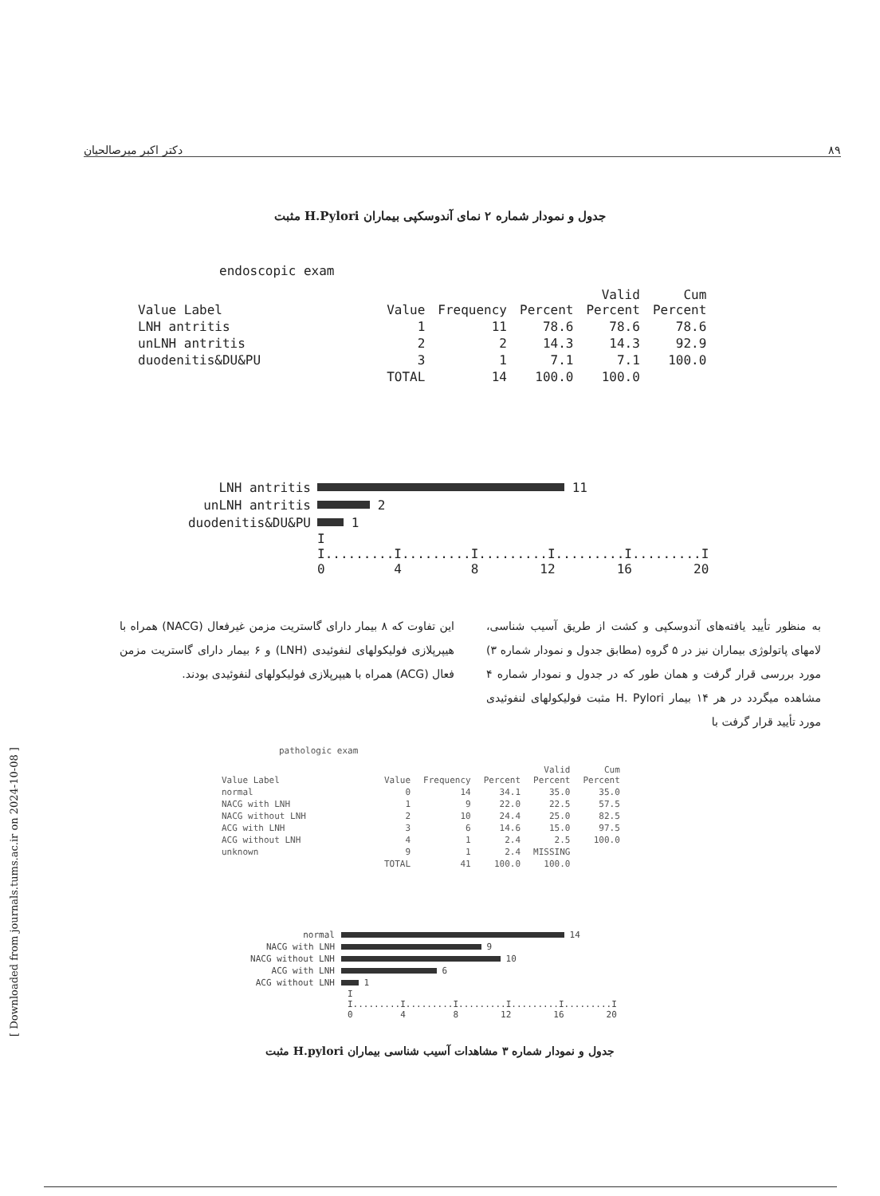۸۹ دکتر اکبر میرصالحیان
جدول و نمودار شماره ۲ نمای آندوسکپی بیماران H.Pylori مثبت
endoscopic exam
| Value Label | Value | Frequency | Percent | Valid Percent | Cum Percent |
| --- | --- | --- | --- | --- | --- |
| LNH antritis | 1 | 11 | 78.6 | 78.6 | 78.6 |
| unLNH antritis | 2 | 2 | 14.3 | 14.3 | 92.9 |
| duodenitis&DU&PU | 3 | 1 | 7.1 | 7.1 | 100.0 |
| | TOTAL | 14 | 100.0 | 100.0 | |
LNH antritis 11
unLNH antritis 2
duodenitis&DU&PU 1
I
I.........I.........I.........I.........I.........I
0 4 8 12 16 20
به منظور تأیید یافته‌های آندوسکپی و کشت از طریق آسیب شناسی، لامهای پاتولوژی بیماران نیز در ۵ گروه (مطابق جدول و نمودار شماره ۳) مورد بررسی قرار گرفت و همان طور که در جدول و نمودار شماره ۴ مشاهده میگردد در هر ۱۴ بیمار H. Pylori مثبت فولیکولهای لنفوئیدی مورد تأیید قرار گرفت با
این تفاوت که ۸ بیمار دارای گاستریت مزمن غیرفعال (NACG) همراه با هیپرپلازی فولیکولهای لنفوئیدی (LNH) و ۶ بیمار دارای گاستریت مزمن فعال (ACG) همراه با هیپرپلازی فولیکولهای لنفوئیدی بودند.
pathologic exam
| Value Label | Value | Frequency | Percent | Valid Percent | Cum Percent |
| --- | --- | --- | --- | --- | --- |
| normal | 0 | 14 | 34.1 | 35.0 | 35.0 |
| NACG with LNH | 1 | 9 | 22.0 | 22.5 | 57.5 |
| NACG without LNH | 2 | 10 | 24.4 | 25.0 | 82.5 |
| ACG with LNH | 3 | 6 | 14.6 | 15.0 | 97.5 |
| ACG without LNH | 4 | 1 | 2.4 | 2.5 | 100.0 |
| unknown | 9 | 1 | 2.4 | MISSING | |
| | TOTAL | 41 | 100.0 | 100.0 | |
normal 14
NACG with LNH 9
NACG without LNH 10
ACG with LNH 6
ACG without LNH 1
I
I.........I.........I.........I.........I.........I
0 4 8 12 16 20
جدول و نمودار شماره ۳ مشاهدات آسیب شناسی بیماران H.pylori مثبت
[ Downloaded from journals.tums.ac.ir on 2024-10-08 ]